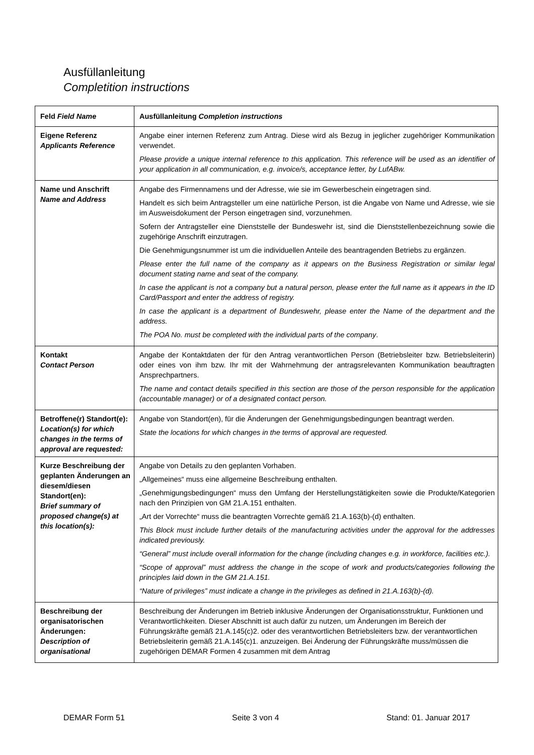Ausfüllanleitung
Completition instructions
| Feld Field Name | Ausfüllanleitung Completion instructions |
| --- | --- |
| Eigene Referenz Applicants Reference | Angabe einer internen Referenz zum Antrag. Diese wird als Bezug in jeglicher zugehöriger Kommunikation verwendet. Please provide a unique internal reference to this application. This reference will be used as an identifier of your application in all communication, e.g. invoice/s, acceptance letter, by LufABw. |
| Name und Anschrift Name and Address | Angabe des Firmennamens und der Adresse, wie sie im Gewerbeschein eingetragen sind. Handelt es sich beim Antragsteller um eine natürliche Person, ist die Angabe von Name und Adresse, wie sie im Ausweisdokument der Person eingetragen sind, vorzunehmen. Sofern der Antragsteller eine Dienststelle der Bundeswehr ist, sind die Dienststellenbezeichnung sowie die zugehörige Anschrift einzutragen. Die Genehmigungsnummer ist um die individuellen Anteile des beantragenden Betriebs zu ergänzen. Please enter the full name of the company as it appears on the Business Registration or similar legal document stating name and seat of the company. In case the applicant is not a company but a natural person, please enter the full name as it appears in the ID Card/Passport and enter the address of registry. In case the applicant is a department of Bundeswehr, please enter the Name of the department and the address. The POA No. must be completed with the individual parts of the company . |
| Kontakt Contact Person | Angabe der Kontaktdaten der für den Antrag verantwortlichen Person (Betriebsleiter bzw. Betriebsleiterin) oder eines von ihm bzw. Ihr mit der Wahrnehmung der antragsrelevanten Kommunikation beauftragten Ansprechpartners. The name and contact details specified in this section are those of the person responsible for the application (accountable manager) or of a designated contact person. |
| Betroffene(r) Standort(e): Location(s) for which changes in the terms of approval are requested: | Angabe von Standort(en), für die Änderungen der Genehmigungsbedingungen beantragt werden. State the locations for which changes in the terms of approval are requested. |
| Kurze Beschreibung der geplanten Änderungen an diesem/diesen Standort(en): Brief summary of proposed change(s) at this location(s): | Angabe von Details zu den geplanten Vorhaben. „Allgemeines“ muss eine allgemeine Beschreibung enthalten. „Genehmigungsbedingungen“ muss den Umfang der Herstellungstätigkeiten sowie die Produkte/Kategorien nach den Prinzipien von GM 21.A.151 enthalten. „Art der Vorrechte“ muss die beantragten Vorrechte gemäß 21.A.163(b)-(d) enthalten. This Block must include further details of the manufacturing activities under the approval for the addresses indicated previously. “General” must include overall information for the change (including changes e.g. in workforce, facilities etc.). “Scope of approval” must address the change in the scope of work and products/categories following the principles laid down in the GM 21.A.151. “Nature of privileges” must indicate a change in the privileges as defined in 21.A.163(b)-(d). |
| Beschreibung der organisatorischen Änderungen: Description of organisational | Beschreibung der Änderungen im Betrieb inklusive Änderungen der Organisationsstruktur, Funktionen und Verantwortlichkeiten. Dieser Abschnitt ist auch dafür zu nutzen, um Änderungen im Bereich der Führungskräfte gemäß 21.A.145(c)2. oder des verantwortlichen Betriebsleiters bzw. der verantwortlichen Betriebsleiterin gemäß 21.A.145(c)1. anzuzeigen. Bei Änderung der Führungskräfte muss/müssen die zugehörigen DEMAR Formen 4 zusammen mit dem Antrag |
DEMAR Form 51 Seite 3 von 4 Stand: 01. Januar 2017